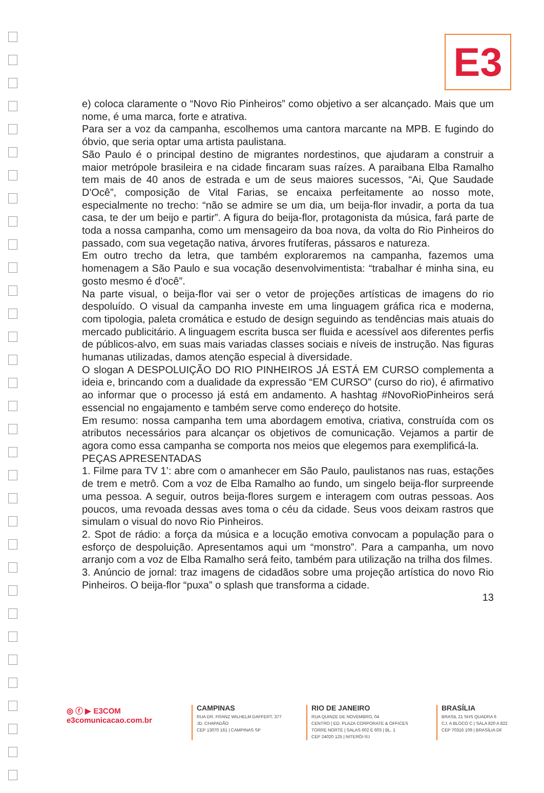E3
e) coloca claramente o “Novo Rio Pinheiros” como objetivo a ser alcançado. Mais que um nome, é uma marca, forte e atrativa.
Para ser a voz da campanha, escolhemos uma cantora marcante na MPB. E fugindo do óbvio, que seria optar uma artista paulistana.
São Paulo é o principal destino de migrantes nordestinos, que ajudaram a construir a maior metrópole brasileira e na cidade fincaram suas raízes. A paraibana Elba Ramalho tem mais de 40 anos de estrada e um de seus maiores sucessos, “Ai, Que Saudade D'Ocê”, composição de Vital Farias, se encaixa perfeitamente ao nosso mote, especialmente no trecho: “não se admire se um dia, um beija-flor invadir, a porta da tua casa, te der um beijo e partir”. A figura do beija-flor, protagonista da música, fará parte de toda a nossa campanha, como um mensageiro da boa nova, da volta do Rio Pinheiros do passado, com sua vegetação nativa, árvores frutíferas, pássaros e natureza.
Em outro trecho da letra, que também exploraremos na campanha, fazemos uma homenagem a São Paulo e sua vocação desenvolvimentista: “trabalhar é minha sina, eu gosto mesmo é d'ocê”.
Na parte visual, o beija-flor vai ser o vetor de projeções artísticas de imagens do rio despoluído. O visual da campanha investe em uma linguagem gráfica rica e moderna, com tipologia, paleta cromática e estudo de design seguindo as tendências mais atuais do mercado publicitário. A linguagem escrita busca ser fluida e acessível aos diferentes perfis de públicos-alvo, em suas mais variadas classes sociais e níveis de instrução. Nas figuras humanas utilizadas, damos atenção especial à diversidade.
O slogan A DESPOLUIÇÃO DO RIO PINHEIROS JÁ ESTÁ EM CURSO complementa a ideia e, brincando com a dualidade da expressão “EM CURSO” (curso do rio), é afirmativo ao informar que o processo já está em andamento. A hashtag #NovoRioPinheiros será essencial no engajamento e também serve como endereço do hotsite.
Em resumo: nossa campanha tem uma abordagem emotiva, criativa, construída com os atributos necessários para alcançar os objetivos de comunicação. Vejamos a partir de agora como essa campanha se comporta nos meios que elegemos para exemplificá-la.
PEÇAS APRESENTADAS
1. Filme para TV 1’: abre com o amanhecer em São Paulo, paulistanos nas ruas, estações de trem e metrô. Com a voz de Elba Ramalho ao fundo, um singelo beija-flor surpreende uma pessoa. A seguir, outros beija-flores surgem e interagem com outras pessoas. Aos poucos, uma revoada dessas aves toma o céu da cidade. Seus voos deixam rastros que simulam o visual do novo Rio Pinheiros.
2. Spot de rádio: a força da música e a locução emotiva convocam a população para o esforço de despoluição. Apresentamos aqui um “monstro”. Para a campanha, um novo arranjo com a voz de Elba Ramalho será feito, também para utilização na trilha dos filmes.
3. Anúncio de jornal: traz imagens de cidadãos sobre uma projeção artística do novo Rio Pinheiros. O beija-flor “puxa” o splash que transforma a cidade.
13
◎ ⓕ ▶ E3COM
e3comunicacao.com.br
CAMPINAS
RUA DR. FRANZ WILHELM DAFFERT, 377
JD. CHAPADÃO
CEP 13070 161 | CAMPINAS SP
RIO DE JANEIRO
RUA QUINZE DE NOVEMBRO, 04
CENTRO | ED. PLAZA CORPORATE & OFFICES
TORRE NORTE | SALAS 602 E 603 | BL. 1
CEP 24020 125 | NITERÓI RJ
BRASÍLIA
BRASIL 21 SHS QUADRA 6
CJ. A BLOCO C | SALA 820 A 822
CEP 70316 109 | BRASÍLIA DF